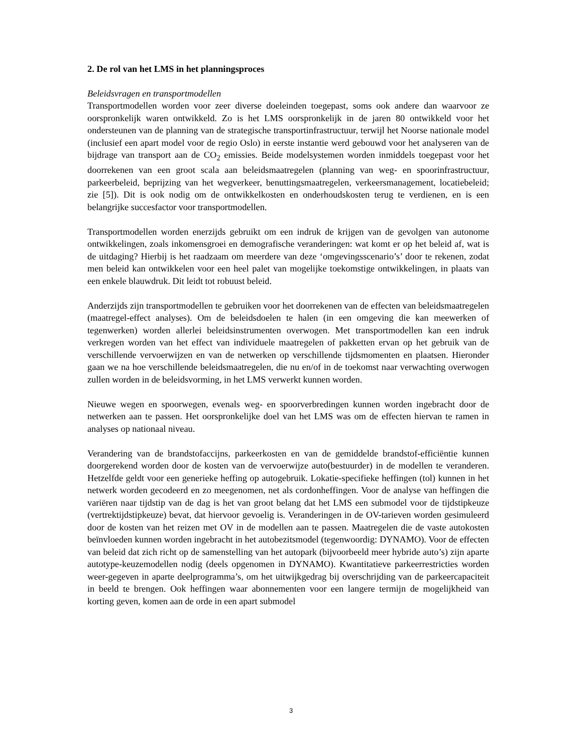2. De rol van het LMS in het planningsproces
Beleidsvragen en transportmodellen
Transportmodellen worden voor zeer diverse doeleinden toegepast, soms ook andere dan waarvoor ze oorspronkelijk waren ontwikkeld. Zo is het LMS oorspronkelijk in de jaren 80 ontwikkeld voor het ondersteunen van de planning van de strategische transportinfrastructuur, terwijl het Noorse nationale model (inclusief een apart model voor de regio Oslo) in eerste instantie werd gebouwd voor het analyseren van de bijdrage van transport aan de CO<sub>2</sub> emissies. Beide modelsystemen worden inmiddels toegepast voor het doorrekenen van een groot scala aan beleidsmaatregelen (planning van weg- en spoorinfrastructuur, parkeerbeleid, beprijzing van het wegverkeer, benuttingsmaatregelen, verkeersmanagement, locatiebeleid; zie [5]). Dit is ook nodig om de ontwikkelkosten en onderhoudskosten terug te verdienen, en is een belangrijke succesfactor voor transportmodellen.
Transportmodellen worden enerzijds gebruikt om een indruk de krijgen van de gevolgen van autonome ontwikkelingen, zoals inkomensgroei en demografische veranderingen: wat komt er op het beleid af, wat is de uitdaging? Hierbij is het raadzaam om meerdere van deze ‘omgevingsscenario’s’ door te rekenen, zodat men beleid kan ontwikkelen voor een heel palet van mogelijke toekomstige ontwikkelingen, in plaats van een enkele blauwdruk. Dit leidt tot robuust beleid.
Anderzijds zijn transportmodellen te gebruiken voor het doorrekenen van de effecten van beleidsmaatregelen (maatregel-effect analyses). Om de beleidsdoelen te halen (in een omgeving die kan meewerken of tegenwerken) worden allerlei beleidsinstrumenten overwogen. Met transportmodellen kan een indruk verkregen worden van het effect van individuele maatregelen of pakketten ervan op het gebruik van de verschillende vervoerwijzen en van de netwerken op verschillende tijdsmomenten en plaatsen. Hieronder gaan we na hoe verschillende beleidsmaatregelen, die nu en/of in de toekomst naar verwachting overwogen zullen worden in de beleidsvorming, in het LMS verwerkt kunnen worden.
Nieuwe wegen en spoorwegen, evenals weg- en spoorverbredingen kunnen worden ingebracht door de netwerken aan te passen. Het oorspronkelijke doel van het LMS was om de effecten hiervan te ramen in analyses op nationaal niveau.
Verandering van de brandstofaccijns, parkeerkosten en van de gemiddelde brandstof-efficiëntie kunnen doorgerekend worden door de kosten van de vervoerwijze auto(bestuurder) in de modellen te veranderen. Hetzelfde geldt voor een generieke heffing op autogebruik. Lokatie-specifieke heffingen (tol) kunnen in het netwerk worden gecodeerd en zo meegenomen, net als cordonheffingen. Voor de analyse van heffingen die variëren naar tijdstip van de dag is het van groot belang dat het LMS een submodel voor de tijdstipkeuze (vertrektijdstipkeuze) bevat, dat hiervoor gevoelig is. Veranderingen in de OV-tarieven worden gesimuleerd door de kosten van het reizen met OV in de modellen aan te passen. Maatregelen die de vaste autokosten beïnvloeden kunnen worden ingebracht in het autobezitsmodel (tegenwoordig: DYNAMO). Voor de effecten van beleid dat zich richt op de samenstelling van het autopark (bijvoorbeeld meer hybride auto’s) zijn aparte autotype-keuzemodellen nodig (deels opgenomen in DYNAMO). Kwantitatieve parkeerrestricties worden weer-gegeven in aparte deelprogramma’s, om het uitwijkgedrag bij overschrijding van de parkeercapaciteit in beeld te brengen. Ook heffingen waar abonnementen voor een langere termijn de mogelijkheid van korting geven, komen aan de orde in een apart submodel
3